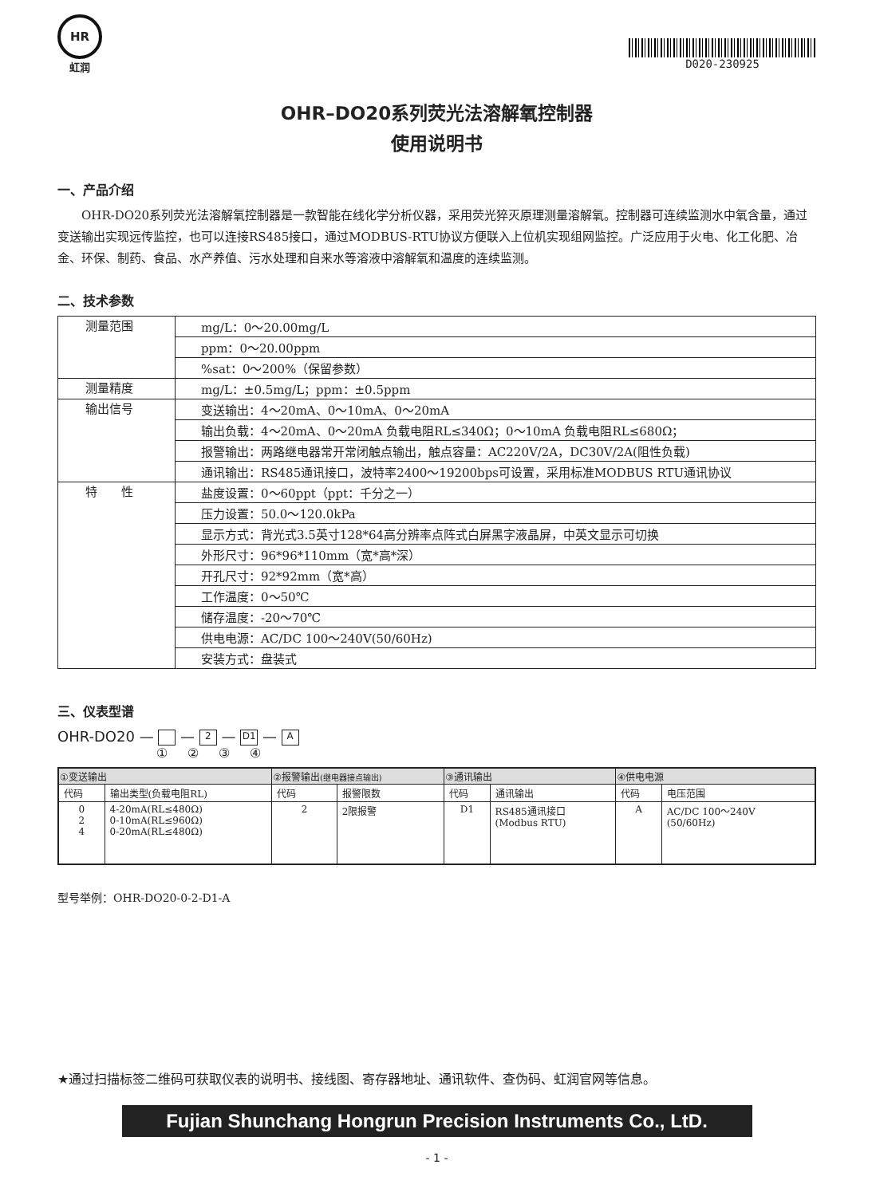HR
虹润
D020-230925
OHR–DO20系列荧光法溶解氧控制器
使用说明书
一、产品介绍
OHR-DO20系列荧光法溶解氧控制器是一款智能在线化学分析仪器，采用荧光猝灭原理测量溶解氧。控制器可连续监测水中氧含量，通过变送输出实现远传监控，也可以连接RS485接口，通过MODBUS-RTU协议方便联入上位机实现组网监控。广泛应用于火电、化工化肥、冶金、环保、制药、食品、水产养值、污水处理和自来水等溶液中溶解氧和温度的连续监测。
二、技术参数
| 测量范围 | mg/L：0～20.00mg/L |
| | ppm：0～20.00ppm |
| | %sat：0～200%（保留参数） |
| 测量精度 | mg/L：±0.5mg/L；ppm：±0.5ppm |
| 输出信号 | 变送输出：4～20mA、0～10mA、0～20mA |
| | 输出负载：4～20mA、0～20mA 负载电阻RL≤340Ω；0～10mA 负载电阻RL≤680Ω； |
| | 报警输出：两路继电器常开常闭触点输出，触点容量：AC220V/2A，DC30V/2A(阻性负载) |
| | 通讯输出：RS485通讯接口，波特率2400～19200bps可设置，采用标准MODBUS RTU通讯协议 |
| 特 性 | 盐度设置：0～60ppt（ppt：千分之一） |
| | 压力设置：50.0～120.0kPa |
| | 显示方式：背光式3.5英寸128*64高分辨率点阵式白屏黑字液晶屏，中英文显示可切换 |
| | 外形尺寸：96*96*110mm（宽*高*深） |
| | 开孔尺寸：92*92mm（宽*高） |
| | 工作温度：0～50℃ |
| | 储存温度：-20～70℃ |
| | 供电电源：AC/DC 100～240V(50/60Hz) |
| | 安装方式：盘装式 |
三、仪表型谱
OHR-DO20 — — 2 — D1 — A
① ② ③ ④
| ①变送输出 | | ②报警输出 (继电器接点输出) | | ③通讯输出 | | ④供电电源 | |
| --- | --- | --- | --- | --- | --- | --- | --- |
| 代码 | 输出类型(负载电阻RL) | 代码 | 报警限数 | 代码 | 通讯输出 | 代码 | 电压范围 |
| 0 2 4 | 4-20mA(RL≤480Ω) 0-10mA(RL≤960Ω) 0-20mA(RL≤480Ω) | 2 | 2限报警 | D1 | RS485通讯接口 (Modbus RTU) | A | AC/DC 100～240V (50/60Hz) |
型号举例：OHR-DO20-0-2-D1-A
★通过扫描标签二维码可获取仪表的说明书、接线图、寄存器地址、通讯软件、查伪码、虹润官网等信息。
Fujian Shunchang Hongrun Precision Instruments Co., LtD.
- 1 -